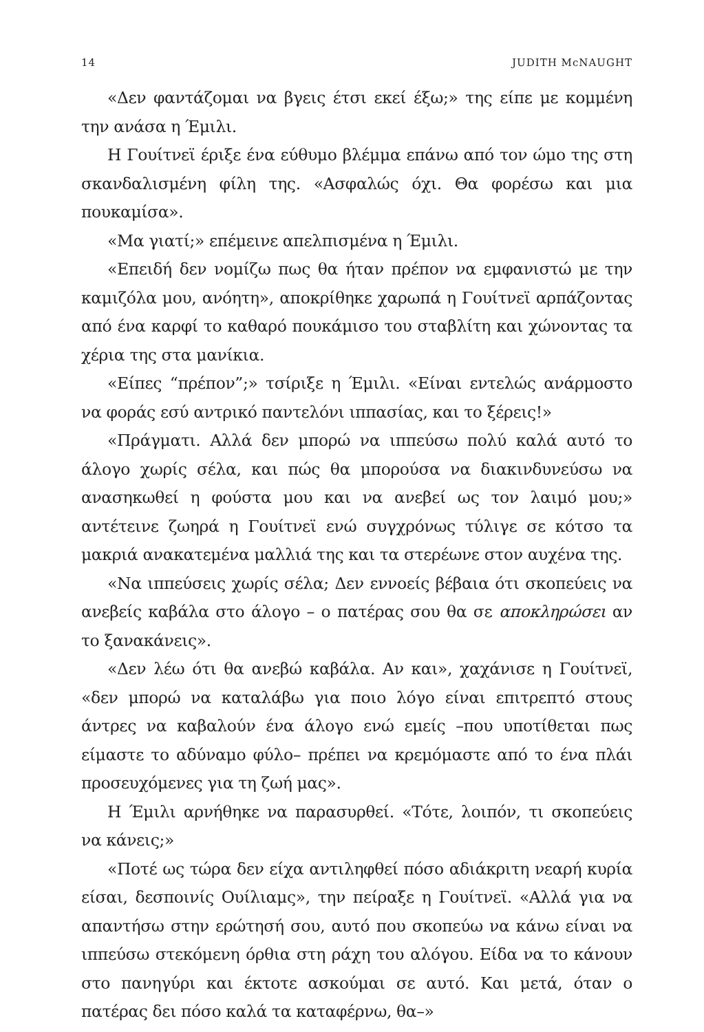14 JUDITH McNAUGHT
«Δεν φαντάζομαι να βγεις έτσι εκεί έξω;» της είπε με κομμένη την ανάσα η Έμιλι.
Η Γουίτνεϊ έριξε ένα εύθυμο βλέμμα επάνω από τον ώμο της στη σκανδαλισμένη φίλη της. «Ασφαλώς όχι. Θα φορέσω και μια πουκαμίσα».
«Μα γιατί;» επέμεινε απελπισμένα η Έμιλι.
«Επειδή δεν νομίζω πως θα ήταν πρέπον να εμφανιστώ με την καμιζόλα μου, ανόητη», αποκρίθηκε χαρωπά η Γουίτνεϊ αρπάζοντας από ένα καρφί το καθαρό πουκάμισο του σταβλίτη και χώνοντας τα χέρια της στα μανίκια.
«Είπες “πρέπον”;» τσίριξε η Έμιλι. «Είναι εντελώς ανάρμοστο να φοράς εσύ αντρικό παντελόνι ιππασίας, και το ξέρεις!»
«Πράγματι. Αλλά δεν μπορώ να ιππεύσω πολύ καλά αυτό το άλογο χωρίς σέλα, και πώς θα μπορούσα να διακινδυνεύσω να ανασηκωθεί η φούστα μου και να ανεβεί ως τον λαιμό μου;» αντέτεινε ζωηρά η Γουίτνεϊ ενώ συγχρόνως τύλιγε σε κότσο τα μακριά ανακατεμένα μαλλιά της και τα στερέωνε στον αυχένα της.
«Να ιππεύσεις χωρίς σέλα; Δεν εννοείς βέβαια ότι σκοπεύεις να ανεβείς καβάλα στο άλογο – ο πατέρας σου θα σε αποκληρώσει αν το ξανακάνεις».
«Δεν λέω ότι θα ανεβώ καβάλα. Αν και», χαχάνισε η Γουίτνεϊ, «δεν μπορώ να καταλάβω για ποιο λόγο είναι επιτρεπτό στους άντρες να καβαλούν ένα άλογο ενώ εμείς –που υποτίθεται πως είμαστε το αδύναμο φύλο– πρέπει να κρεμόμαστε από το ένα πλάι προσευχόμενες για τη ζωή μας».
Η Έμιλι αρνήθηκε να παρασυρθεί. «Τότε, λοιπόν, τι σκοπεύεις να κάνεις;»
«Ποτέ ως τώρα δεν είχα αντιληφθεί πόσο αδιάκριτη νεαρή κυρία είσαι, δεσποινίς Ουίλιαμς», την πείραξε η Γουίτνεϊ. «Αλλά για να απαντήσω στην ερώτησή σου, αυτό που σκοπεύω να κάνω είναι να ιππεύσω στεκόμενη όρθια στη ράχη του αλόγου. Είδα να το κάνουν στο πανηγύρι και έκτοτε ασκούμαι σε αυτό. Και μετά, όταν ο πατέρας δει πόσο καλά τα καταφέρνω, θα–»